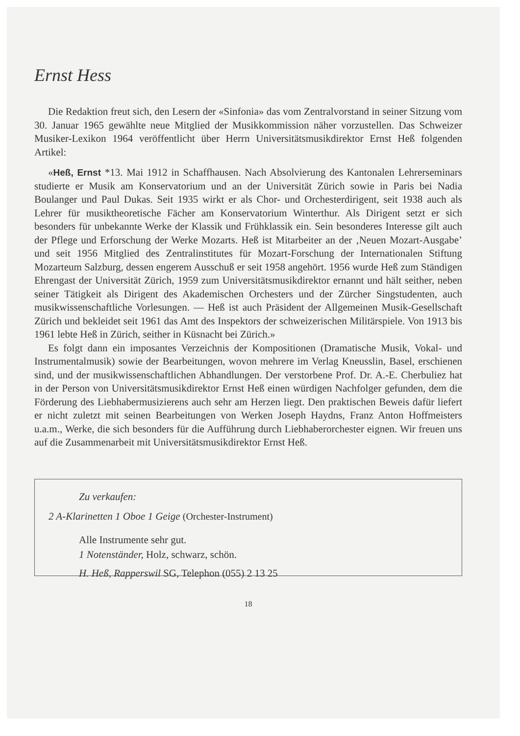Ernst Hess
Die Redaktion freut sich, den Lesern der «Sinfonia» das vom Zentralvorstand in seiner Sitzung vom 30. Januar 1965 gewählte neue Mitglied der Musikkommission näher vorzustellen. Das Schweizer Musiker-Lexikon 1964 veröffentlicht über Herrn Universitätsmusikdirektor Ernst Heß folgenden Artikel:
«Heß, Ernst *13. Mai 1912 in Schaffhausen. Nach Absolvierung des Kantonalen Lehrerseminars studierte er Musik am Konservatorium und an der Universität Zürich sowie in Paris bei Nadia Boulanger und Paul Dukas. Seit 1935 wirkt er als Chor- und Orchesterdirigent, seit 1938 auch als Lehrer für musiktheoretische Fächer am Konservatorium Winterthur. Als Dirigent setzt er sich besonders für unbekannte Werke der Klassik und Frühklassik ein. Sein besonderes Interesse gilt auch der Pflege und Erforschung der Werke Mozarts. Heß ist Mitarbeiter an der ‚Neuen Mozart-Ausgabe’ und seit 1956 Mitglied des Zentralinstitutes für Mozart-Forschung der Internationalen Stiftung Mozarteum Salzburg, dessen engerem Ausschuß er seit 1958 angehört. 1956 wurde Heß zum Ständigen Ehrengast der Universität Zürich, 1959 zum Universitätsmusikdirektor ernannt und hält seither, neben seiner Tätigkeit als Dirigent des Akademischen Orchesters und der Zürcher Singstudenten, auch musikwissenschaftliche Vorlesungen. — Heß ist auch Präsident der Allgemeinen Musik-Gesellschaft Zürich und bekleidet seit 1961 das Amt des Inspektors der schweizerischen Militärspiele. Von 1913 bis 1961 lebte Heß in Zürich, seither in Küsnacht bei Zürich.»
Es folgt dann ein imposantes Verzeichnis der Kompositionen (Dramatische Musik, Vokal- und Instrumentalmusik) sowie der Bearbeitungen, wovon mehrere im Verlag Kneusslin, Basel, erschienen sind, und der musikwissenschaftlichen Abhandlungen. Der verstorbene Prof. Dr. A.-E. Cherbuliez hat in der Person von Universitätsmusikdirektor Ernst Heß einen würdigen Nachfolger gefunden, dem die Förderung des Liebhabermusizierens auch sehr am Herzen liegt. Den praktischen Beweis dafür liefert er nicht zuletzt mit seinen Bearbeitungen von Werken Joseph Haydns, Franz Anton Hoffmeisters u.a.m., Werke, die sich besonders für die Aufführung durch Liebhaberorchester eignen. Wir freuen uns auf die Zusammenarbeit mit Universitätsmusikdirektor Ernst Heß.
Zu verkaufen:
2 A-Klarinetten 1 Oboe 1 Geige (Orchester-Instrument)
Alle Instrumente sehr gut.
1 Notenständer, Holz, schwarz, schön.
H. Heß, Rapperswil SG, Telephon (055) 2 13 25
18